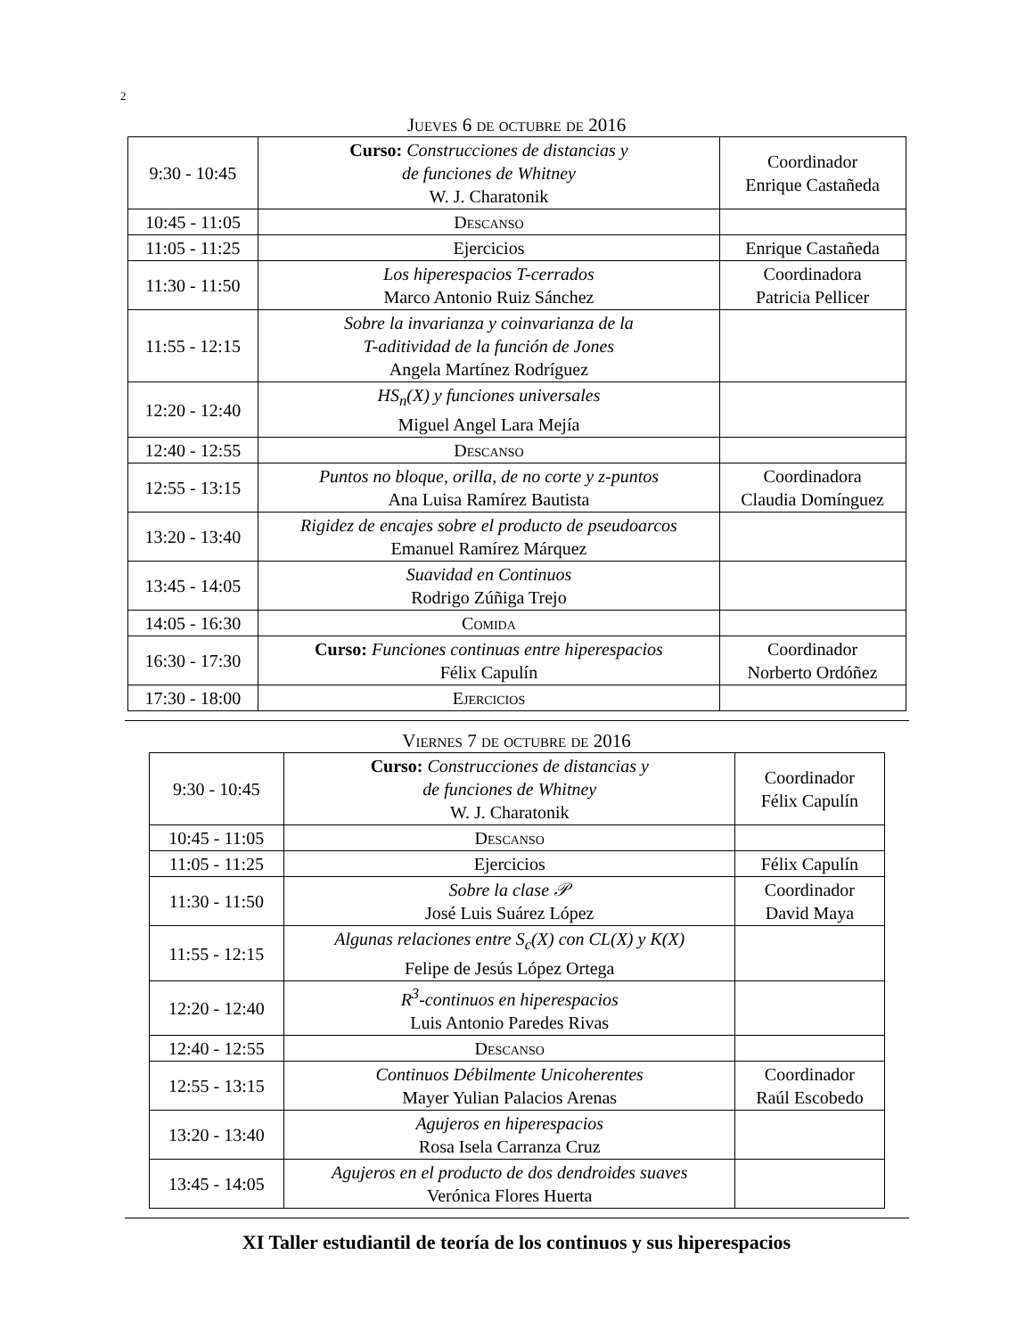2
Jueves 6 de octubre de 2016
| 9:30 - 10:45 | Curso: Construcciones de distancias y de funciones de Whitney W. J. Charatonik | Coordinador Enrique Castañeda |
| 10:45 - 11:05 | Descanso | |
| 11:05 - 11:25 | Ejercicios | Enrique Castañeda |
| 11:30 - 11:50 | Los hiperespacios T-cerrados Marco Antonio Ruiz Sánchez | Coordinadora Patricia Pellicer |
| 11:55 - 12:15 | Sobre la invarianza y coinvarianza de la T-aditividad de la función de Jones Angela Martínez Rodríguez | |
| 12:20 - 12:40 | HS<sub>n</sub>(X) y funciones universales Miguel Angel Lara Mejía | |
| 12:40 - 12:55 | Descanso | |
| 12:55 - 13:15 | Puntos no bloque, orilla, de no corte y z-puntos Ana Luisa Ramírez Bautista | Coordinadora Claudia Domínguez |
| 13:20 - 13:40 | Rigidez de encajes sobre el producto de pseudoarcos Emanuel Ramírez Márquez | |
| 13:45 - 14:05 | Suavidad en Continuos Rodrigo Zúñiga Trejo | |
| 14:05 - 16:30 | Comida | |
| 16:30 - 17:30 | Curso: Funciones continuas entre hiperespacios Félix Capulín | Coordinador Norberto Ordóñez |
| 17:30 - 18:00 | Ejercicios | |
Viernes 7 de octubre de 2016
| 9:30 - 10:45 | Curso: Construcciones de distancias y de funciones de Whitney W. J. Charatonik | Coordinador Félix Capulín |
| 10:45 - 11:05 | Descanso | |
| 11:05 - 11:25 | Ejercicios | Félix Capulín |
| 11:30 - 11:50 | Sobre la clase 𝒫 José Luis Suárez López | Coordinador David Maya |
| 11:55 - 12:15 | Algunas relaciones entre S<sub>c</sub>(X) con CL(X) y K(X) Felipe de Jesús López Ortega | |
| 12:20 - 12:40 | R<sup>3</sup>-continuos en hiperespacios Luis Antonio Paredes Rivas | |
| 12:40 - 12:55 | Descanso | |
| 12:55 - 13:15 | Continuos Débilmente Unicoherentes Mayer Yulian Palacios Arenas | Coordinador Raúl Escobedo |
| 13:20 - 13:40 | Agujeros en hiperespacios Rosa Isela Carranza Cruz | |
| 13:45 - 14:05 | Agujeros en el producto de dos dendroides suaves Verónica Flores Huerta | |
XI Taller estudiantil de teoría de los continuos y sus hiperespacios